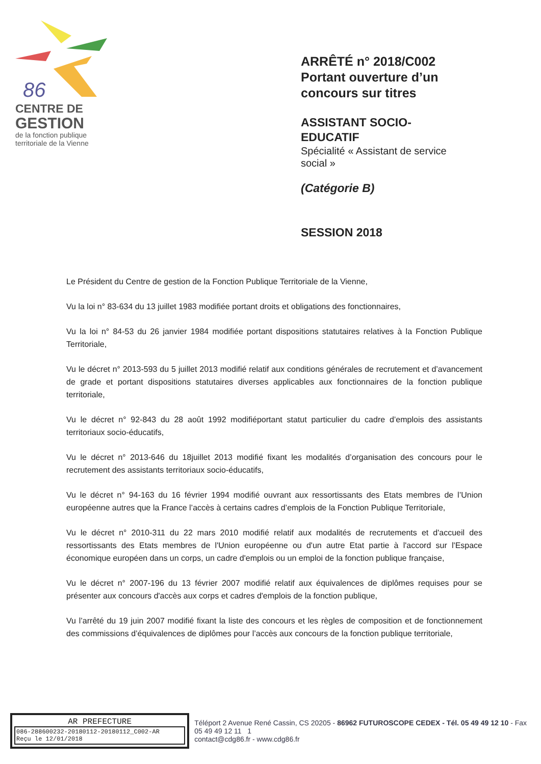86
CENTRE DE
GESTION
de la fonction publique
territoriale de la Vienne
ARRÊTÉ n° 2018/C002
Portant ouverture d’un
concours sur titres
ASSISTANT SOCIO-
EDUCATIF
Spécialité « Assistant de service
social »
(Catégorie B)
SESSION 2018
Le Président du Centre de gestion de la Fonction Publique Territoriale de la Vienne,
Vu la loi n° 83-634 du 13 juillet 1983 modifiée portant droits et obligations des fonctionnaires,
Vu la loi n° 84-53 du 26 janvier 1984 modifiée portant dispositions statutaires relatives à la Fonction Publique Territoriale,
Vu le décret n° 2013-593 du 5 juillet 2013 modifié relatif aux conditions générales de recrutement et d’avancement de grade et portant dispositions statutaires diverses applicables aux fonctionnaires de la fonction publique territoriale,
Vu le décret n° 92-843 du 28 août 1992 modifiéportant statut particulier du cadre d’emplois des assistants territoriaux socio-éducatifs,
Vu le décret n° 2013-646 du 18juillet 2013 modifié fixant les modalités d’organisation des concours pour le recrutement des assistants territoriaux socio-éducatifs,
Vu le décret n° 94-163 du 16 février 1994 modifié ouvrant aux ressortissants des Etats membres de l’Union européenne autres que la France l’accès à certains cadres d’emplois de la Fonction Publique Territoriale,
Vu le décret n° 2010-311 du 22 mars 2010 modifié relatif aux modalités de recrutements et d'accueil des ressortissants des Etats membres de l'Union européenne ou d'un autre Etat partie à l'accord sur l'Espace économique européen dans un corps, un cadre d'emplois ou un emploi de la fonction publique française,
Vu le décret n° 2007-196 du 13 février 2007 modifié relatif aux équivalences de diplômes requises pour se présenter aux concours d'accès aux corps et cadres d'emplois de la fonction publique,
Vu l’arrêté du 19 juin 2007 modifié fixant la liste des concours et les règles de composition et de fonctionnement des commissions d’équivalences de diplômes pour l’accès aux concours de la fonction publique territoriale,
AR PREFECTURE
086-288600232-20180112-20180112_C002-AR
Reçu le 12/01/2018
Téléport 2 Avenue René Cassin, CS 20205 - 86962 FUTUROSCOPE CEDEX - Tél. 05 49 49 12 10 - Fax 05 49 49 12 11 1
contact@cdg86.fr - www.cdg86.fr